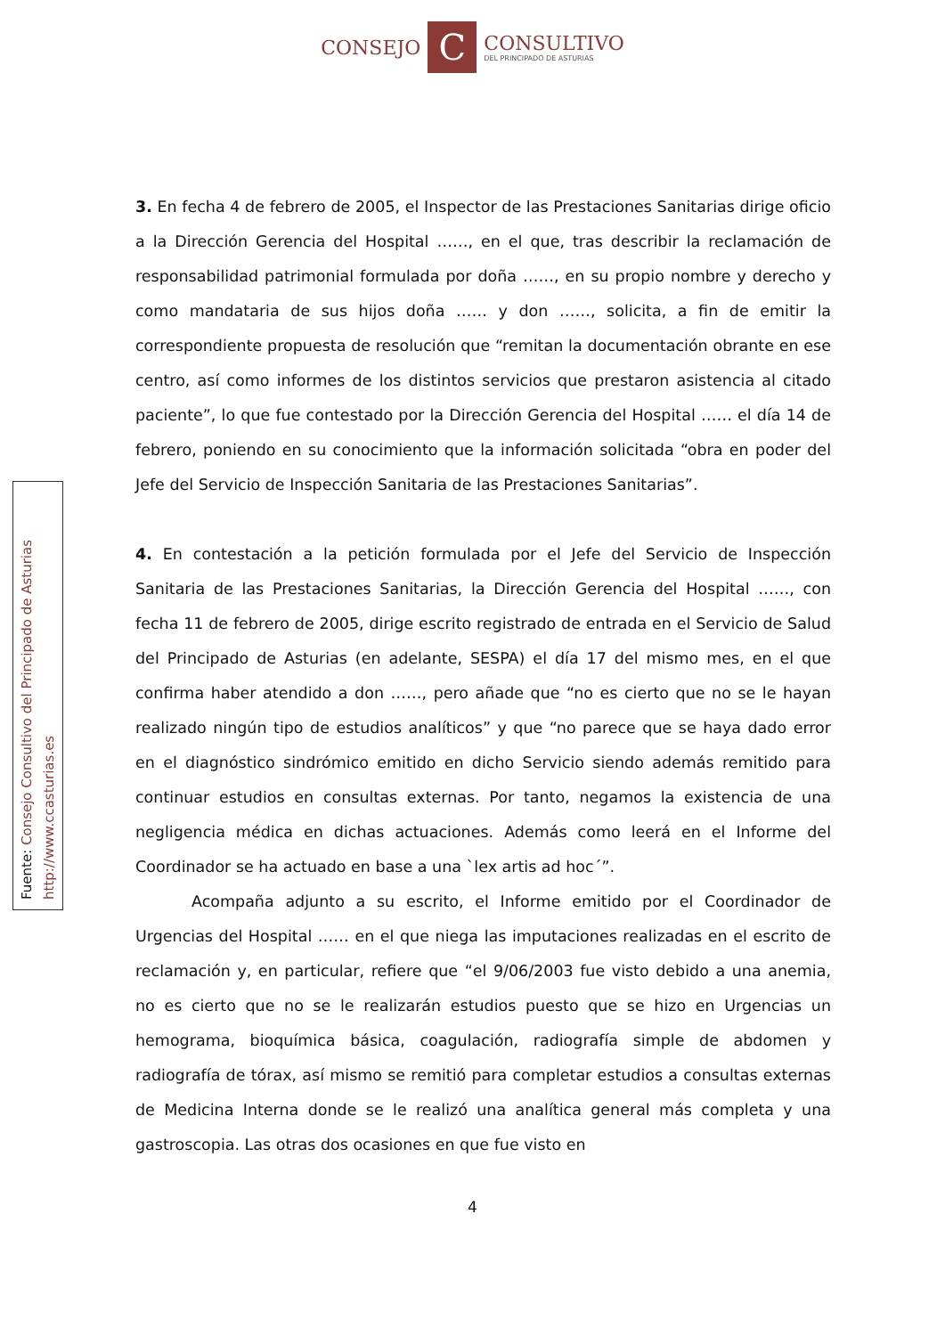CONSEJO
C
CONSULTIVO
DEL PRINCIPADO DE ASTURIAS
Fuente: Consejo Consultivo del Principado de Asturias
http://www.ccasturias.es
3. En fecha 4 de febrero de 2005, el Inspector de las Prestaciones Sanitarias dirige oficio a la Dirección Gerencia del Hospital ……, en el que, tras describir la reclamación de responsabilidad patrimonial formulada por doña ……, en su propio nombre y derecho y como mandataria de sus hijos doña …… y don ……, solicita, a fin de emitir la correspondiente propuesta de resolución que “remitan la documentación obrante en ese centro, así como informes de los distintos servicios que prestaron asistencia al citado paciente”, lo que fue contestado por la Dirección Gerencia del Hospital …… el día 14 de febrero, poniendo en su conocimiento que la información solicitada “obra en poder del Jefe del Servicio de Inspección Sanitaria de las Prestaciones Sanitarias”.
4. En contestación a la petición formulada por el Jefe del Servicio de Inspección Sanitaria de las Prestaciones Sanitarias, la Dirección Gerencia del Hospital ……, con fecha 11 de febrero de 2005, dirige escrito registrado de entrada en el Servicio de Salud del Principado de Asturias (en adelante, SESPA) el día 17 del mismo mes, en el que confirma haber atendido a don ……, pero añade que “no es cierto que no se le hayan realizado ningún tipo de estudios analíticos” y que “no parece que se haya dado error en el diagnóstico sindrómico emitido en dicho Servicio siendo además remitido para continuar estudios en consultas externas. Por tanto, negamos la existencia de una negligencia médica en dichas actuaciones. Además como leerá en el Informe del Coordinador se ha actuado en base a una `lex artis ad hoc´”.
Acompaña adjunto a su escrito, el Informe emitido por el Coordinador de Urgencias del Hospital …… en el que niega las imputaciones realizadas en el escrito de reclamación y, en particular, refiere que “el 9/06/2003 fue visto debido a una anemia, no es cierto que no se le realizarán estudios puesto que se hizo en Urgencias un hemograma, bioquímica básica, coagulación, radiografía simple de abdomen y radiografía de tórax, así mismo se remitió para completar estudios a consultas externas de Medicina Interna donde se le realizó una analítica general más completa y una gastroscopia. Las otras dos ocasiones en que fue visto en
4